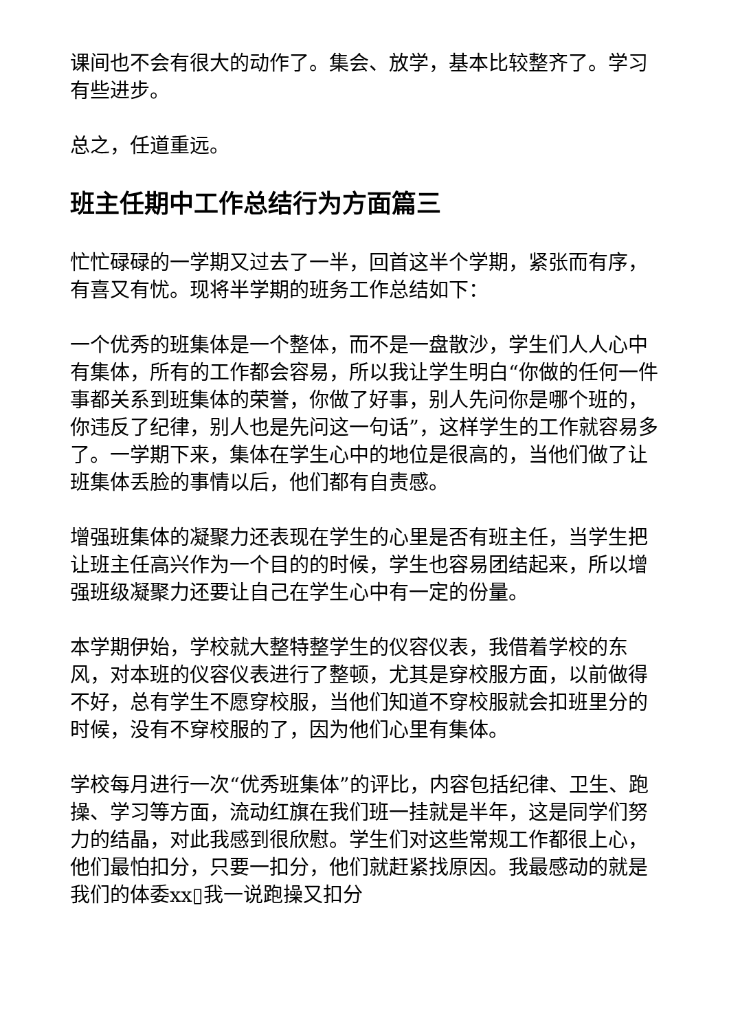课间也不会有很大的动作了。集会、放学，基本比较整齐了。学习有些进步。
总之，任道重远。
班主任期中工作总结行为方面篇三
忙忙碌碌的一学期又过去了一半，回首这半个学期，紧张而有序，有喜又有忧。现将半学期的班务工作总结如下：
一个优秀的班集体是一个整体，而不是一盘散沙，学生们人人心中有集体，所有的工作都会容易，所以我让学生明白“你做的任何一件事都关系到班集体的荣誉，你做了好事，别人先问你是哪个班的，你违反了纪律，别人也是先问这一句话”，这样学生的工作就容易多了。一学期下来，集体在学生心中的地位是很高的，当他们做了让班集体丢脸的事情以后，他们都有自责感。
增强班集体的凝聚力还表现在学生的心里是否有班主任，当学生把让班主任高兴作为一个目的的时候，学生也容易团结起来，所以增强班级凝聚力还要让自己在学生心中有一定的份量。
本学期伊始，学校就大整特整学生的仪容仪表，我借着学校的东风，对本班的仪容仪表进行了整顿，尤其是穿校服方面，以前做得不好，总有学生不愿穿校服，当他们知道不穿校服就会扣班里分的时候，没有不穿校服的了，因为他们心里有集体。
学校每月进行一次“优秀班集体”的评比，内容包括纪律、卫生、跑操、学习等方面，流动红旗在我们班一挂就是半年，这是同学们努力的结晶，对此我感到很欣慰。学生们对这些常规工作都很上心，他们最怕扣分，只要一扣分，他们就赶紧找原因。我最感动的就是我们的体委xx▯我一说跑操又扣分